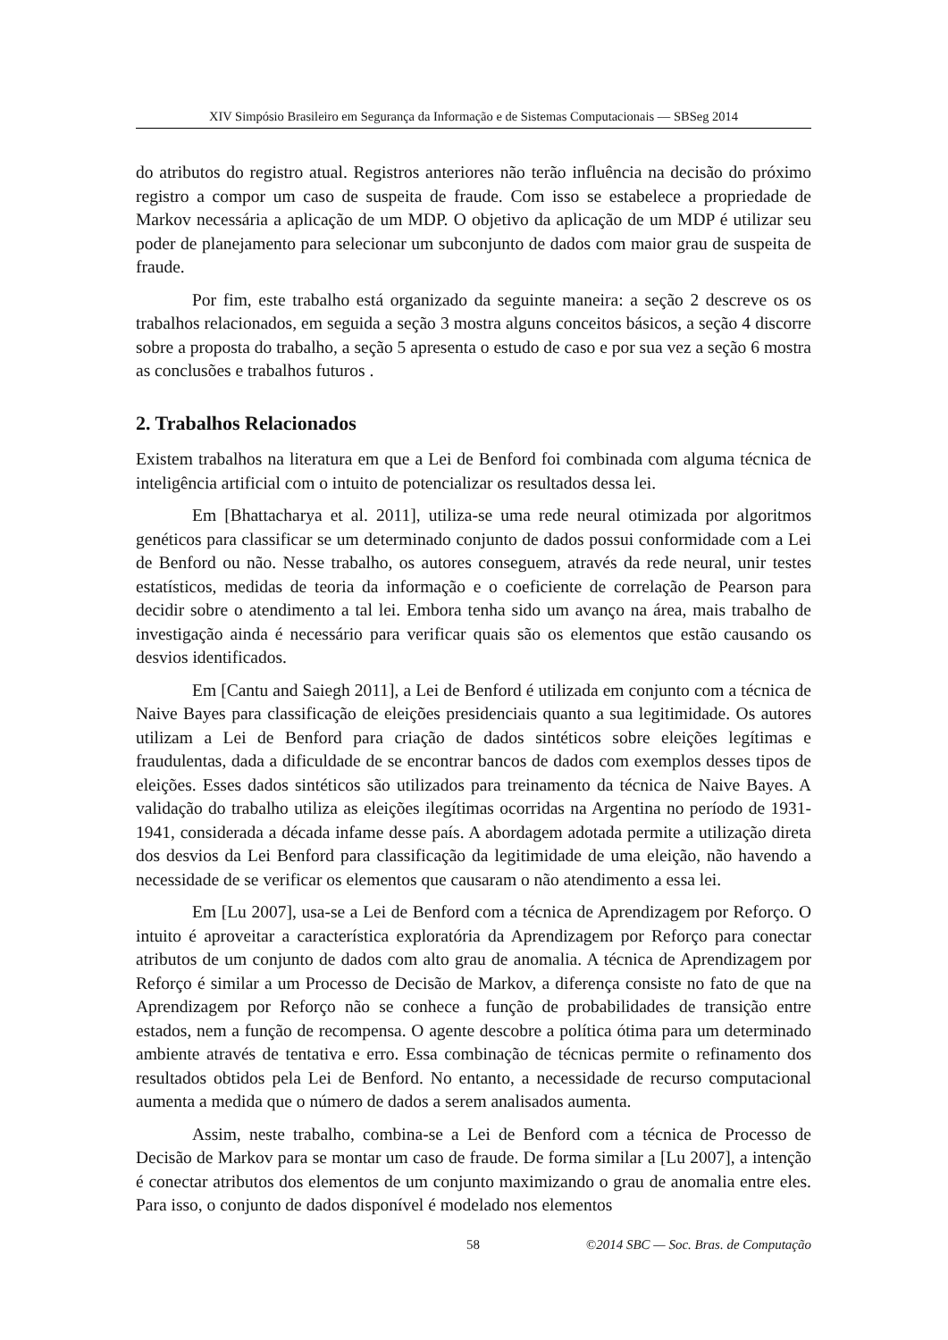XIV Simpósio Brasileiro em Segurança da Informação e de Sistemas Computacionais — SBSeg 2014
do atributos do registro atual. Registros anteriores não terão influência na decisão do próximo registro a compor um caso de suspeita de fraude. Com isso se estabelece a propriedade de Markov necessária a aplicação de um MDP. O objetivo da aplicação de um MDP é utilizar seu poder de planejamento para selecionar um subconjunto de dados com maior grau de suspeita de fraude.
Por fim, este trabalho está organizado da seguinte maneira: a seção 2 descreve os os trabalhos relacionados, em seguida a seção 3 mostra alguns conceitos básicos, a seção 4 discorre sobre a proposta do trabalho, a seção 5 apresenta o estudo de caso e por sua vez a seção 6 mostra as conclusões e trabalhos futuros .
2. Trabalhos Relacionados
Existem trabalhos na literatura em que a Lei de Benford foi combinada com alguma técnica de inteligência artificial com o intuito de potencializar os resultados dessa lei.
Em [Bhattacharya et al. 2011], utiliza-se uma rede neural otimizada por algoritmos genéticos para classificar se um determinado conjunto de dados possui conformidade com a Lei de Benford ou não. Nesse trabalho, os autores conseguem, através da rede neural, unir testes estatísticos, medidas de teoria da informação e o coeficiente de correlação de Pearson para decidir sobre o atendimento a tal lei. Embora tenha sido um avanço na área, mais trabalho de investigação ainda é necessário para verificar quais são os elementos que estão causando os desvios identificados.
Em [Cantu and Saiegh 2011], a Lei de Benford é utilizada em conjunto com a técnica de Naive Bayes para classificação de eleições presidenciais quanto a sua legitimidade. Os autores utilizam a Lei de Benford para criação de dados sintéticos sobre eleições legítimas e fraudulentas, dada a dificuldade de se encontrar bancos de dados com exemplos desses tipos de eleições. Esses dados sintéticos são utilizados para treinamento da técnica de Naive Bayes. A validação do trabalho utiliza as eleições ilegítimas ocorridas na Argentina no período de 1931-1941, considerada a década infame desse país. A abordagem adotada permite a utilização direta dos desvios da Lei Benford para classificação da legitimidade de uma eleição, não havendo a necessidade de se verificar os elementos que causaram o não atendimento a essa lei.
Em [Lu 2007], usa-se a Lei de Benford com a técnica de Aprendizagem por Reforço. O intuito é aproveitar a característica exploratória da Aprendizagem por Reforço para conectar atributos de um conjunto de dados com alto grau de anomalia. A técnica de Aprendizagem por Reforço é similar a um Processo de Decisão de Markov, a diferença consiste no fato de que na Aprendizagem por Reforço não se conhece a função de probabilidades de transição entre estados, nem a função de recompensa. O agente descobre a política ótima para um determinado ambiente através de tentativa e erro. Essa combinação de técnicas permite o refinamento dos resultados obtidos pela Lei de Benford. No entanto, a necessidade de recurso computacional aumenta a medida que o número de dados a serem analisados aumenta.
Assim, neste trabalho, combina-se a Lei de Benford com a técnica de Processo de Decisão de Markov para se montar um caso de fraude. De forma similar a [Lu 2007], a intenção é conectar atributos dos elementos de um conjunto maximizando o grau de anomalia entre eles. Para isso, o conjunto de dados disponível é modelado nos elementos
58 ©2014 SBC — Soc. Bras. de Computação